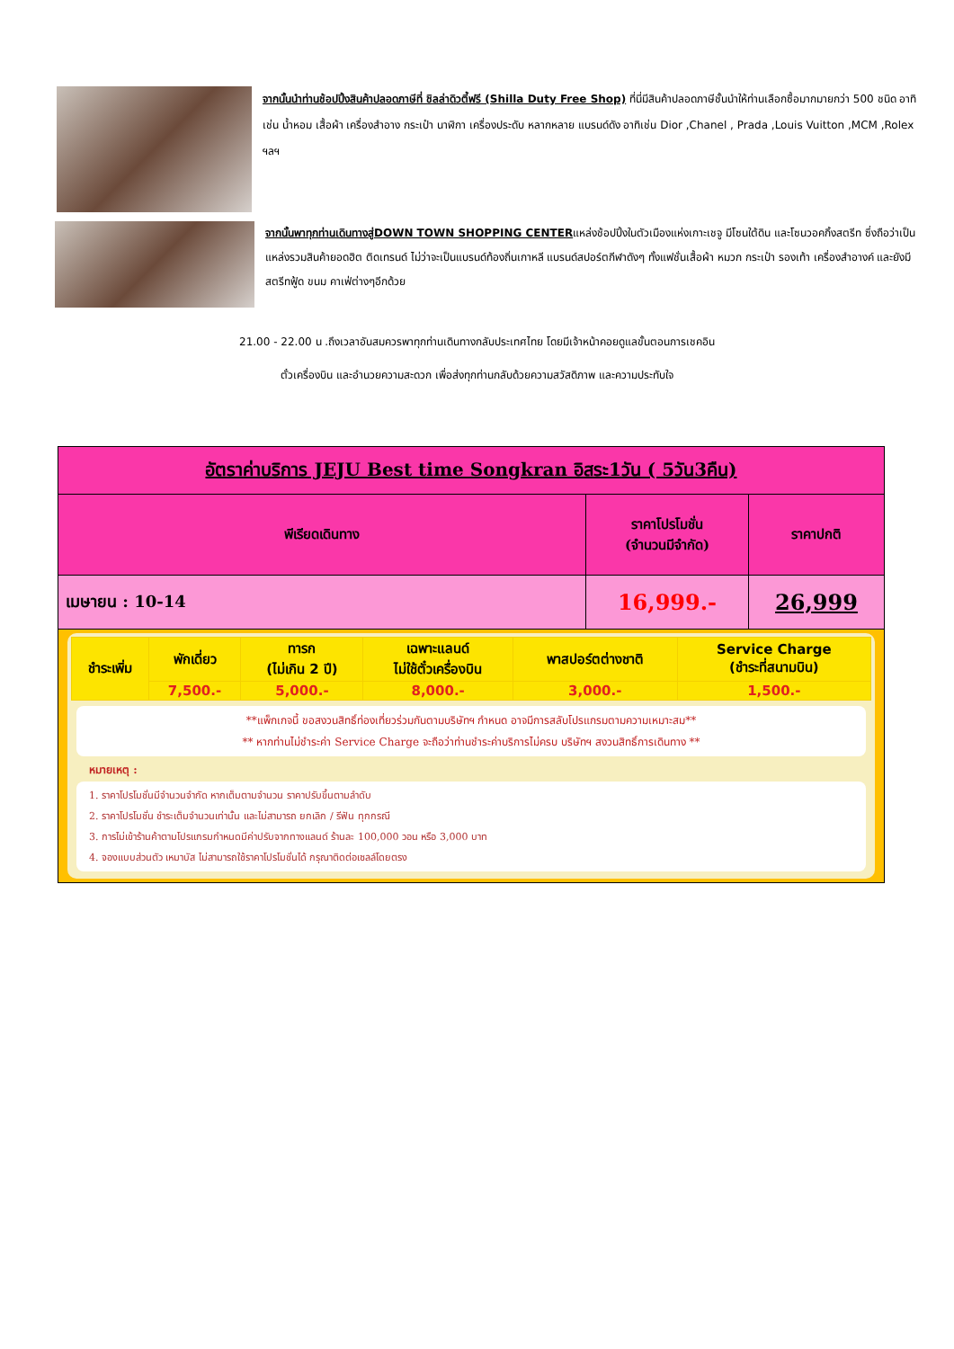จากนั้นนำท่านช้อปปิ้งสินค้าปลอดภาษีที่ ชิลล่าดิวตี้ฟรี (Shilla Duty Free Shop) ที่นี่มีสินค้าปลอดภาษีชั้นนำให้ท่านเลือกซื้อมากมายกว่า 500 ชนิด อาทิเช่น น้ำหอม เสื้อผ้า เครื่องสำอาง กระเป๋า นาฬิกา เครื่องประดับ หลากหลาย แบรนด์ดัง อาทิเช่น Dior ,Chanel , Prada ,Louis Vuitton ,MCM ,Rolex ฯลฯ
จากนั้นพาทุกท่านเดินทางสู่DOWN TOWN SHOPPING CENTERแหล่งช้อปปิ้งในตัวเมืองแห่งเกาะเชจู มีโซนใต้ดิน และโซนวอคกิ้งสตรีท ซึ่งถือว่าเป็นแหล่งรวมสินค้ายอดฮิต ติดเทรนด์ ไม่ว่าจะเป็นแบรนด์ท้องถิ่นเกาหลี แบรนด์สปอร์ตกีฬาดังๆ ทั้งแฟชั่นเสื้อผ้า หมวก กระเป๋า รองเท้า เครื่องสำอางค์ และยังมีสตรีทฟู้ด ขนม คาเฟ่ต่างๆอีกด้วย
21.00 - 22.00 น .ถึงเวลาอันสมควรพาทุกท่านเดินทางกลับประเทศไทย โดยมีเจ้าหน้าคอยดูแลขั้นตอนการเชคอิน
ตั๋วเครื่องบิน และอำนวยความสะดวก เพื่อส่งทุกท่านกลับด้วยความสวัสดิภาพ และความประทับใจ
| อัตราค่าบริการ JEJU Best time Songkran อิสระ1วัน ( 5วัน3คืน) | | |
| --- | --- | --- |
| พีเรียดเดินทาง | ราคาโปรโมชั่น (จำนวนมีจำกัด) | ราคาปกติ |
| เมษายน : 10-14 | 16,999.- | 26,999 |
| / ชำระเพิ่ม / พักเดี่ยว / ทารก (ไม่เกิน 2 ปี) / เฉพาะแลนด์ ไม่ใช้ตั๋วเครื่องบิน / พาสปอร์ตต่างชาติ / Service Charge (ชำระที่สนามบิน) / / / 7,500.- / 5,000.- / 8,000.- / 3,000.- / 1,500.- / **แพ็กเกจนี้ ขอสงวนสิทธิ์ท่องเที่ยวร่วมกันตามบริษัทฯ กำหนด อาจมีการสลับโปรแกรมตามความเหมาะสม** ** หากท่านไม่ชำระค่า Service Charge จะถือว่าท่านชำระค่าบริการไม่ครบ บริษัทฯ สงวนสิทธิ์การเดินทาง ** หมายเหตุ : 1. ราคาโปรโมชั่นมีจำนวนจำกัด หากเต็มตามจำนวน ราคาปรับขึ้นตามลำดับ 2. ราคาโปรโมชั่น ชำระเต็มจำนวนเท่านั้น และไม่สามารถ ยกเลิก / รีฟัน ทุกกรณี 3. การไม่เข้าร้านค้าตามโปรแกรมกำหนดมีค่าปรับจากทางแลนด์ ร้านละ 100,000 วอน หรือ 3,000 บาท 4. จองแบบส่วนตัว เหมาบัส ไม่สามารถใช้ราคาโปรโมชั่นได้ กรุณาติดต่อเซลล์โดยตรง | | |